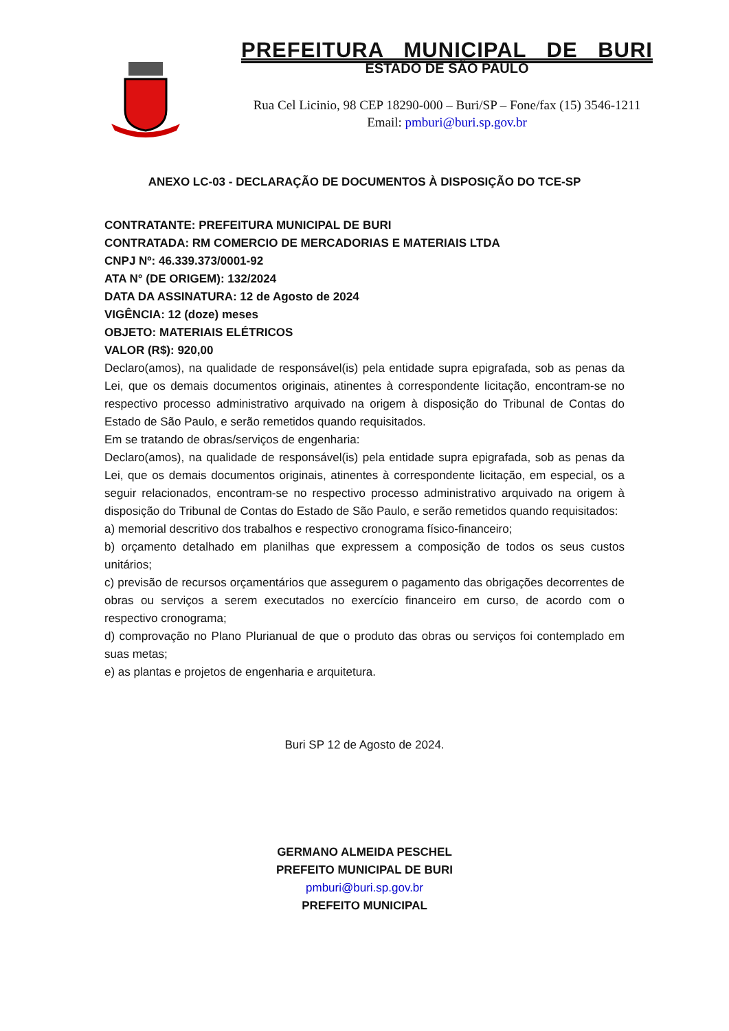PREFEITURA MUNICIPAL DE BURI
ESTADO DE SÃO PAULO
Rua Cel Licinio, 98 CEP 18290-000 – Buri/SP – Fone/fax (15) 3546-1211
Email: pmburi@buri.sp.gov.br
ANEXO LC-03 - DECLARAÇÃO DE DOCUMENTOS À DISPOSIÇÃO DO TCE-SP
CONTRATANTE: PREFEITURA MUNICIPAL DE BURI
CONTRATADA: RM COMERCIO DE MERCADORIAS E MATERIAIS LTDA
CNPJ Nº: 46.339.373/0001-92
ATA N° (DE ORIGEM): 132/2024
DATA DA ASSINATURA: 12 de Agosto de 2024
VIGÊNCIA: 12 (doze) meses
OBJETO: MATERIAIS ELÉTRICOS
VALOR (R$): 920,00
Declaro(amos), na qualidade de responsável(is) pela entidade supra epigrafada, sob as penas da Lei, que os demais documentos originais, atinentes à correspondente licitação, encontram-se no respectivo processo administrativo arquivado na origem à disposição do Tribunal de Contas do Estado de São Paulo, e serão remetidos quando requisitados.
Em se tratando de obras/serviços de engenharia:
Declaro(amos), na qualidade de responsável(is) pela entidade supra epigrafada, sob as penas da Lei, que os demais documentos originais, atinentes à correspondente licitação, em especial, os a seguir relacionados, encontram-se no respectivo processo administrativo arquivado na origem à disposição do Tribunal de Contas do Estado de São Paulo, e serão remetidos quando requisitados:
a) memorial descritivo dos trabalhos e respectivo cronograma físico-financeiro;
b) orçamento detalhado em planilhas que expressem a composição de todos os seus custos unitários;
c) previsão de recursos orçamentários que assegurem o pagamento das obrigações decorrentes de obras ou serviços a serem executados no exercício financeiro em curso, de acordo com o respectivo cronograma;
d) comprovação no Plano Plurianual de que o produto das obras ou serviços foi contemplado em suas metas;
e) as plantas e projetos de engenharia e arquitetura.
Buri SP 12 de Agosto de 2024.
GERMANO ALMEIDA PESCHEL
PREFEITO MUNICIPAL DE BURI
pmburi@buri.sp.gov.br
PREFEITO MUNICIPAL